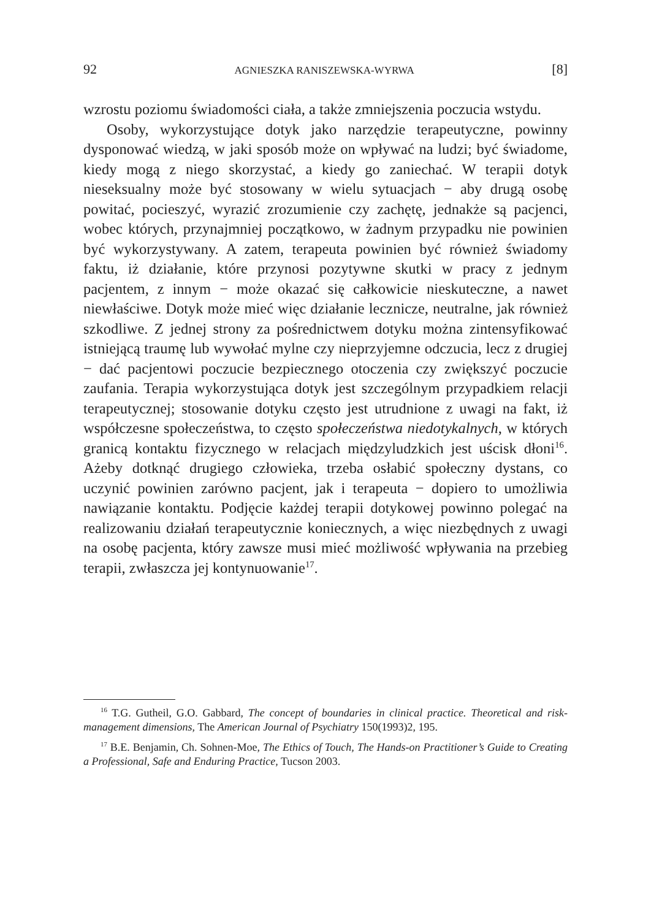92 AGNIESZKA RANISZEWSKA-WYRWA [8]
wzrostu poziomu świadomości ciała, a także zmniejszenia poczucia wstydu.
Osoby, wykorzystujące dotyk jako narzędzie terapeutyczne, powinny dysponować wiedzą, w jaki sposób może on wpływać na ludzi; być świadome, kiedy mogą z niego skorzystać, a kiedy go zaniechać. W terapii dotyk nieseksualny może być stosowany w wielu sytuacjach − aby drugą osobę powitać, pocieszyć, wyrazić zrozumienie czy zachętę, jednakże są pacjenci, wobec których, przynajmniej początkowo, w żadnym przypadku nie powinien być wykorzystywany. A zatem, terapeuta powinien być również świadomy faktu, iż działanie, które przynosi pozytywne skutki w pracy z jednym pacjentem, z innym − może okazać się całkowicie nieskuteczne, a nawet niewłaściwe. Dotyk może mieć więc działanie lecznicze, neutralne, jak również szkodliwe. Z jednej strony za pośrednictwem dotyku można zintensyfikować istniejącą traumę lub wywołać mylne czy nieprzyjemne odczucia, lecz z drugiej − dać pacjentowi poczucie bezpiecznego otoczenia czy zwiększyć poczucie zaufania. Terapia wykorzystująca dotyk jest szczególnym przypadkiem relacji terapeutycznej; stosowanie dotyku często jest utrudnione z uwagi na fakt, iż współczesne społeczeństwa, to często społeczeństwa niedotykalnych, w których granicą kontaktu fizycznego w relacjach międzyludzkich jest uścisk dłoni<sup>16</sup>. Ażeby dotknąć drugiego człowieka, trzeba osłabić społeczny dystans, co uczynić powinien zarówno pacjent, jak i terapeuta − dopiero to umożliwia nawiązanie kontaktu. Podjęcie każdej terapii dotykowej powinno polegać na realizowaniu działań terapeutycznie koniecznych, a więc niezbędnych z uwagi na osobę pacjenta, który zawsze musi mieć możliwość wpływania na przebieg terapii, zwłaszcza jej kontynuowanie<sup>17</sup>.
<sup>16</sup> T.G. Gutheil, G.O. Gabbard, The concept of boundaries in clinical practice. Theoretical and risk-management dimensions, The American Journal of Psychiatry 150(1993)2, 195.
<sup>17</sup> B.E. Benjamin, Ch. Sohnen-Moe, The Ethics of Touch, The Hands-on Practitioner’s Guide to Creating a Professional, Safe and Enduring Practice, Tucson 2003.